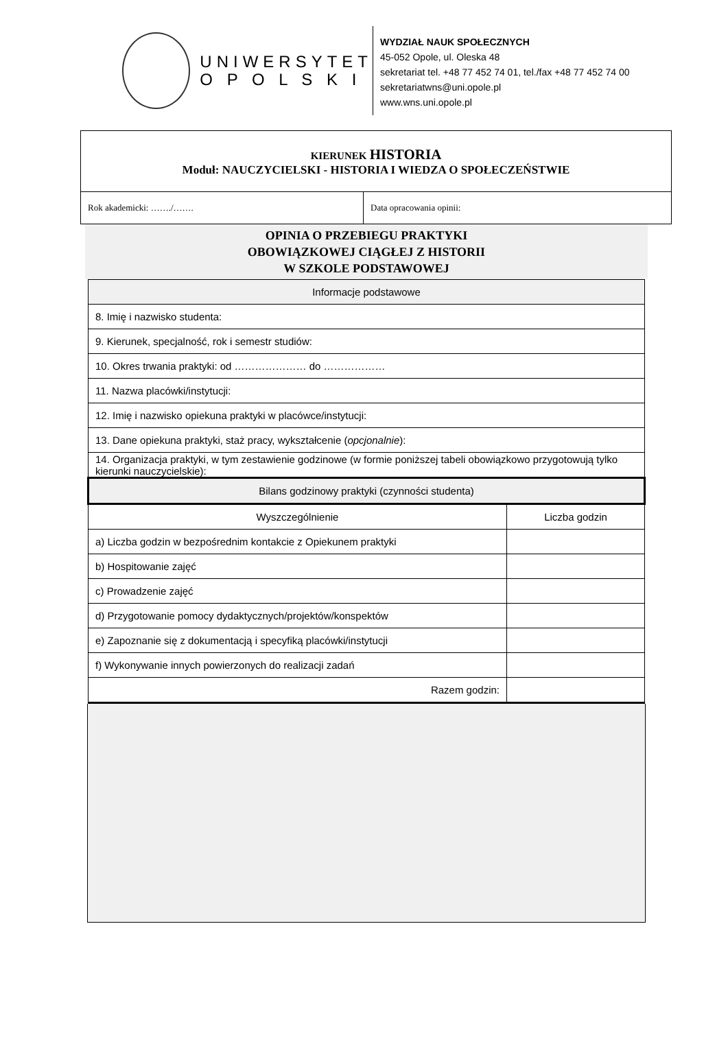UNIWERSYTET
O P O L S K I
WYDZIAŁ NAUK SPOŁECZNYCH
45-052 Opole, ul. Oleska 48
sekretariat tel. +48 77 452 74 01, tel./fax +48 77 452 74 00
sekretariatwns@uni.opole.pl
www.wns.uni.opole.pl
| KIERUNEK HISTORIA Moduł: NAUCZYCIELSKI - HISTORIA I WIEDZA O SPOŁECZEŃSTWIE | |
| Rok akademicki: ……./……. | Data opracowania opinii: |
OPINIA O PRZEBIEGU PRAKTYKI
OBOWIĄZKOWEJ CIĄGŁEJ Z HISTORII
W SZKOLE PODSTAWOWEJ
| Informacje podstawowe | |
| --- | --- |
| 8. Imię i nazwisko studenta: | |
| 9. Kierunek, specjalność, rok i semestr studiów: | |
| 10. Okres trwania praktyki: od ………………… do ……………… | |
| 11. Nazwa placówki/instytucji: | |
| 12. Imię i nazwisko opiekuna praktyki w placówce/instytucji: | |
| 13. Dane opiekuna praktyki, staż pracy, wykształcenie ( opcjonalnie ): | |
| 14. Organizacja praktyki, w tym zestawienie godzinowe (w formie poniższej tabeli obowiązkowo przygotowują tylko kierunki nauczycielskie): | |
| Bilans godzinowy praktyki (czynności studenta) | |
| Wyszczególnienie | Liczba godzin |
| a) Liczba godzin w bezpośrednim kontakcie z Opiekunem praktyki | |
| b) Hospitowanie zajęć | |
| c) Prowadzenie zajęć | |
| d) Przygotowanie pomocy dydaktycznych/projektów/konspektów | |
| e) Zapoznanie się z dokumentacją i specyfiką placówki/instytucji | |
| f) Wykonywanie innych powierzonych do realizacji zadań | |
| Razem godzin: | |